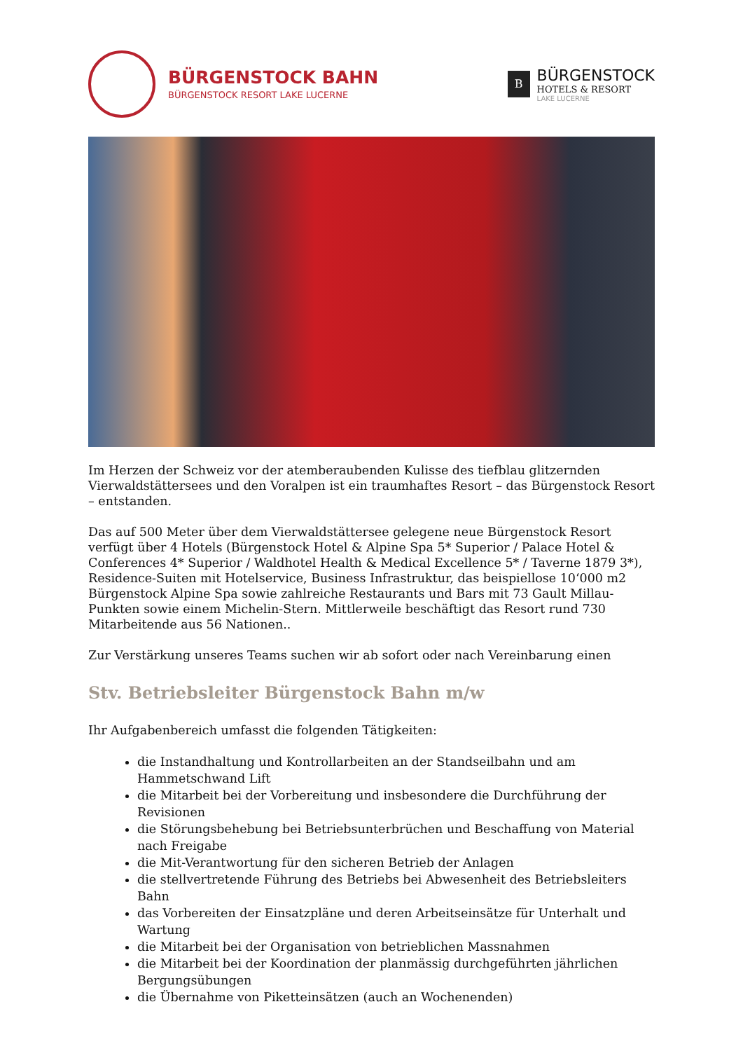BÜRGENSTOCK BAHN
BÜRGENSTOCK RESORT LAKE LUCERNE
B
BÜRGENSTOCK
HOTELS & RESORT
LAKE LUCERNE
Im Herzen der Schweiz vor der atemberaubenden Kulisse des tiefblau glitzernden Vierwaldstättersees und den Voralpen ist ein traumhaftes Resort – das Bürgenstock Resort – entstanden.
Das auf 500 Meter über dem Vierwaldstättersee gelegene neue Bürgenstock Resort verfügt über 4 Hotels (Bürgenstock Hotel & Alpine Spa 5* Superior / Palace Hotel & Conferences 4* Superior / Waldhotel Health & Medical Excellence 5* / Taverne 1879 3*), Residence-Suiten mit Hotelservice, Business Infrastruktur, das beispiellose 10‘000 m2 Bürgenstock Alpine Spa sowie zahlreiche Restaurants und Bars mit 73 Gault Millau-Punkten sowie einem Michelin-Stern. Mittlerweile beschäftigt das Resort rund 730 Mitarbeitende aus 56 Nationen..
Zur Verstärkung unseres Teams suchen wir ab sofort oder nach Vereinbarung einen
Stv. Betriebsleiter Bürgenstock Bahn m/w
Ihr Aufgabenbereich umfasst die folgenden Tätigkeiten:
die Instandhaltung und Kontrollarbeiten an der Standseilbahn und am Hammetschwand Lift
die Mitarbeit bei der Vorbereitung und insbesondere die Durchführung der Revisionen
die Störungsbehebung bei Betriebsunterbrüchen und Beschaffung von Material nach Freigabe
die Mit-Verantwortung für den sicheren Betrieb der Anlagen
die stellvertretende Führung des Betriebs bei Abwesenheit des Betriebsleiters Bahn
das Vorbereiten der Einsatzpläne und deren Arbeitseinsätze für Unterhalt und Wartung
die Mitarbeit bei der Organisation von betrieblichen Massnahmen
die Mitarbeit bei der Koordination der planmässig durchgeführten jährlichen Bergungsübungen
die Übernahme von Piketteinsätzen (auch an Wochenenden)